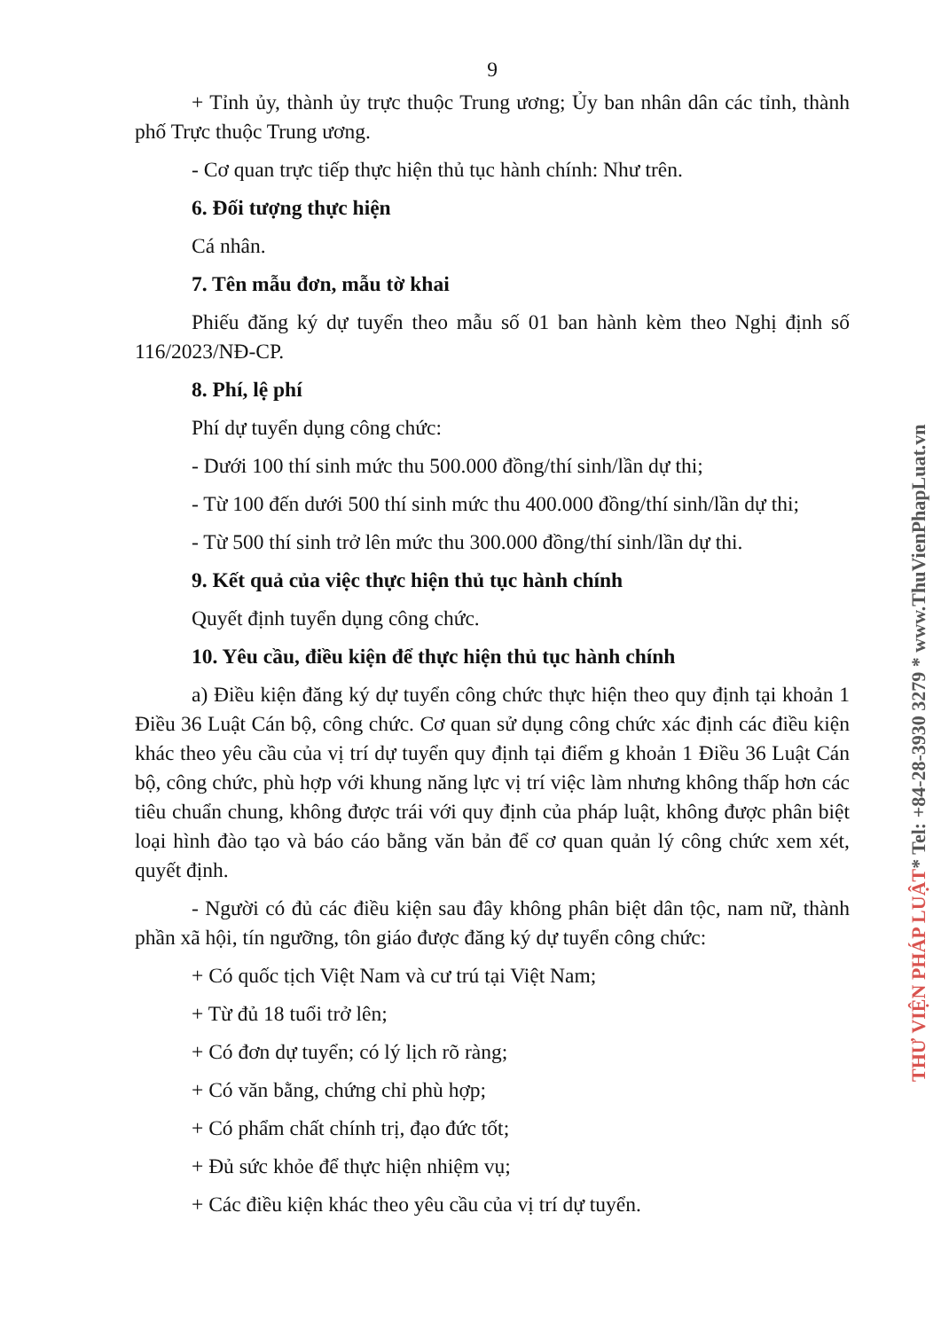9
+ Tỉnh ủy, thành ủy trực thuộc Trung ương; Ủy ban nhân dân các tỉnh, thành phố Trực thuộc Trung ương.
- Cơ quan trực tiếp thực hiện thủ tục hành chính: Như trên.
6. Đối tượng thực hiện
Cá nhân.
7. Tên mẫu đơn, mẫu tờ khai
Phiếu đăng ký dự tuyển theo mẫu số 01 ban hành kèm theo Nghị định số 116/2023/NĐ-CP.
8. Phí, lệ phí
Phí dự tuyển dụng công chức:
- Dưới 100 thí sinh mức thu 500.000 đồng/thí sinh/lần dự thi;
- Từ 100 đến dưới 500 thí sinh mức thu 400.000 đồng/thí sinh/lần dự thi;
- Từ 500 thí sinh trở lên mức thu 300.000 đồng/thí sinh/lần dự thi.
9. Kết quả của việc thực hiện thủ tục hành chính
Quyết định tuyển dụng công chức.
10. Yêu cầu, điều kiện để thực hiện thủ tục hành chính
a) Điều kiện đăng ký dự tuyển công chức thực hiện theo quy định tại khoản 1 Điều 36 Luật Cán bộ, công chức. Cơ quan sử dụng công chức xác định các điều kiện khác theo yêu cầu của vị trí dự tuyển quy định tại điểm g khoản 1 Điều 36 Luật Cán bộ, công chức, phù hợp với khung năng lực vị trí việc làm nhưng không thấp hơn các tiêu chuẩn chung, không được trái với quy định của pháp luật, không được phân biệt loại hình đào tạo và báo cáo bằng văn bản để cơ quan quản lý công chức xem xét, quyết định.
- Người có đủ các điều kiện sau đây không phân biệt dân tộc, nam nữ, thành phần xã hội, tín ngưỡng, tôn giáo được đăng ký dự tuyển công chức:
+ Có quốc tịch Việt Nam và cư trú tại Việt Nam;
+ Từ đủ 18 tuổi trở lên;
+ Có đơn dự tuyển; có lý lịch rõ ràng;
+ Có văn bằng, chứng chỉ phù hợp;
+ Có phẩm chất chính trị, đạo đức tốt;
+ Đủ sức khỏe để thực hiện nhiệm vụ;
+ Các điều kiện khác theo yêu cầu của vị trí dự tuyển.
THƯ VIỆN PHÁP LUẬT* Tel: +84-28-3930 3279 * www.ThuVienPhapLuat.vn